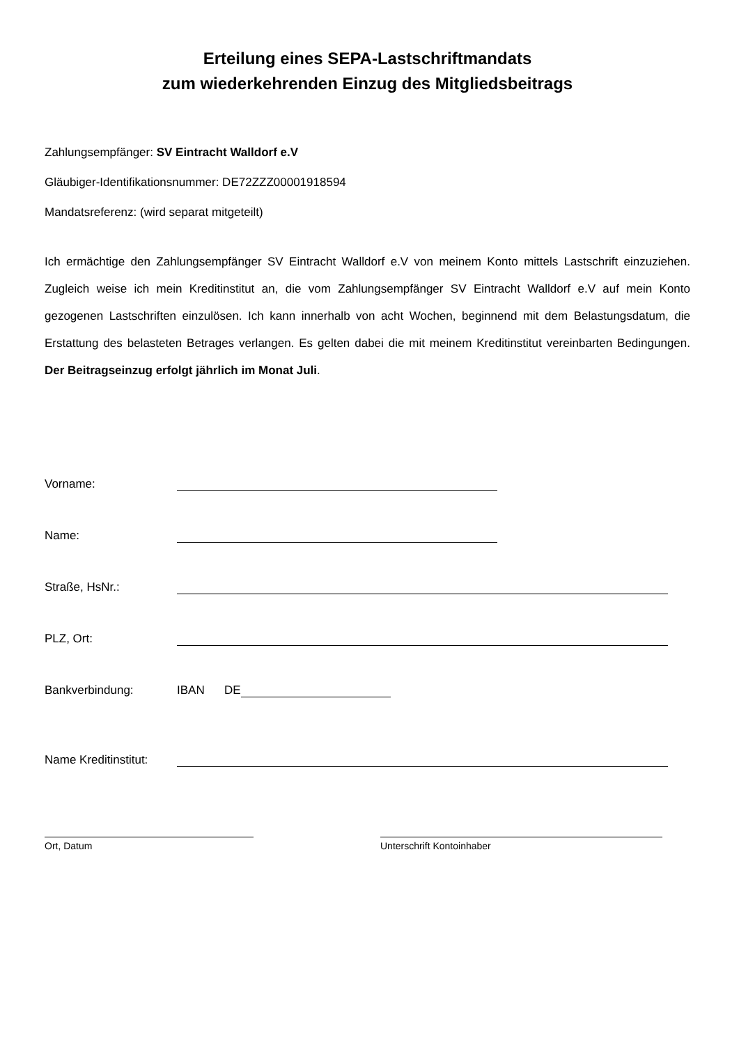Erteilung eines SEPA-Lastschriftmandats
zum wiederkehrenden Einzug des Mitgliedsbeitrags
Zahlungsempfänger: SV Eintracht Walldorf e.V
Gläubiger-Identifikationsnummer: DE72ZZZ00001918594
Mandatsreferenz: (wird separat mitgeteilt)
Ich ermächtige den Zahlungsempfänger SV Eintracht Walldorf e.V von meinem Konto mittels Lastschrift einzuziehen. Zugleich weise ich mein Kreditinstitut an, die vom Zahlungsempfänger SV Eintracht Walldorf e.V auf mein Konto gezogenen Lastschriften einzulösen. Ich kann innerhalb von acht Wochen, beginnend mit dem Belastungsdatum, die Erstattung des belasteten Betrages verlangen. Es gelten dabei die mit meinem Kreditinstitut vereinbarten Bedingungen. Der Beitragseinzug erfolgt jährlich im Monat Juli.
Vorname:
Name:
Straße, HsNr.:
PLZ, Ort:
Bankverbindung: IBAN DE
Name Kreditinstitut:
Ort, Datum Unterschrift Kontoinhaber